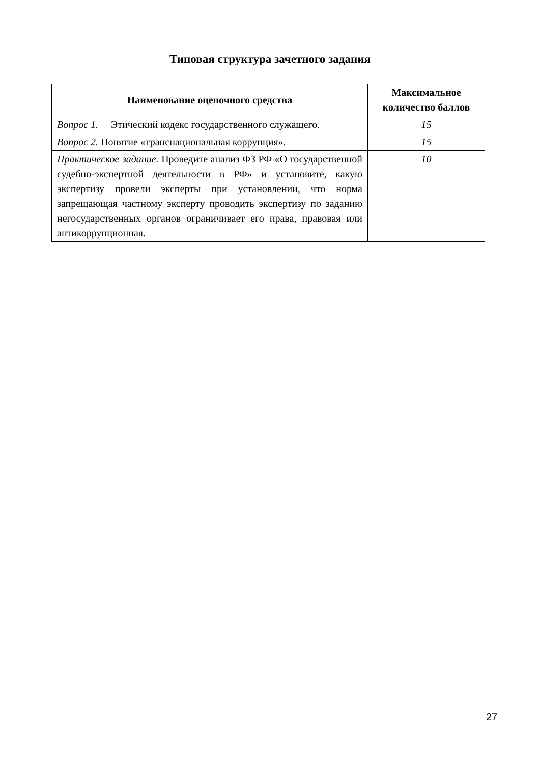Типовая структура зачетного задания
| Наименование оценочного средства | Максимальное количество баллов |
| --- | --- |
| Вопрос 1. Этический кодекс государственного служащего. | 15 |
| Вопрос 2. Понятие «транснациональная коррупция». | 15 |
| Практическое задание. Проведите анализ ФЗ РФ «О государственной судебно-экспертной деятельности в РФ» и установите, какую экспертизу провели эксперты при установлении, что норма запрещающая частному эксперту проводить экспертизу по заданию негосударственных органов ограничивает его права, правовая или антикоррупционная. | 10 |
27